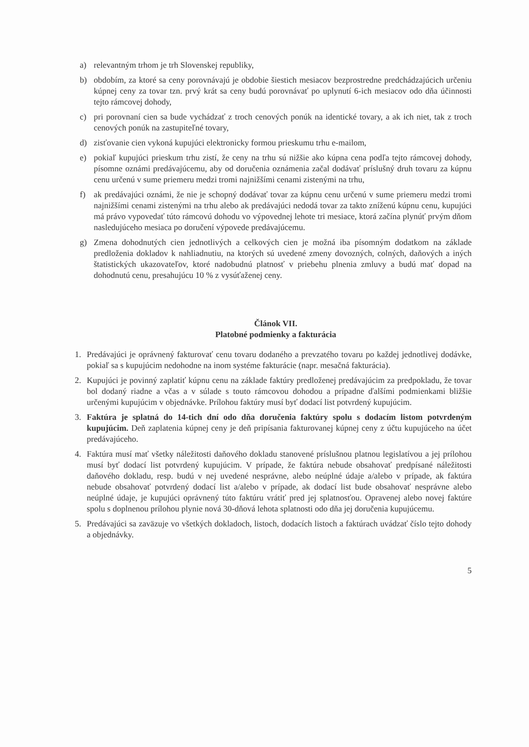a) relevantným trhom je trh Slovenskej republiky,
b) obdobím, za ktoré sa ceny porovnávajú je obdobie šiestich mesiacov bezprostredne predchádzajúcich určeniu kúpnej ceny za tovar tzn. prvý krát sa ceny budú porovnávať po uplynutí 6-ich mesiacov odo dňa účinnosti tejto rámcovej dohody,
c) pri porovnaní cien sa bude vychádzať z troch cenových ponúk na identické tovary, a ak ich niet, tak z troch cenových ponúk na zastupiteľné tovary,
d) zisťovanie cien vykoná kupujúci elektronicky formou prieskumu trhu e-mailom,
e) pokiaľ kupujúci prieskum trhu zistí, že ceny na trhu sú nižšie ako kúpna cena podľa tejto rámcovej dohody, písomne oznámi predávajúcemu, aby od doručenia oznámenia začal dodávať príslušný druh tovaru za kúpnu cenu určenú v sume priemeru medzi tromi najnižšími cenami zistenými na trhu,
f) ak predávajúci oznámi, že nie je schopný dodávať tovar za kúpnu cenu určenú v sume priemeru medzi tromi najnižšími cenami zistenými na trhu alebo ak predávajúci nedodá tovar za takto zníženú kúpnu cenu, kupujúci má právo vypovedať túto rámcovú dohodu vo výpovednej lehote tri mesiace, ktorá začína plynúť prvým dňom nasledujúceho mesiaca po doručení výpovede predávajúcemu.
g) Zmena dohodnutých cien jednotlivých a celkových cien je možná iba písomným dodatkom na základe predloženia dokladov k nahliadnutiu, na ktorých sú uvedené zmeny dovozných, colných, daňových a iných štatistických ukazovateľov, ktoré nadobudnú platnosť v priebehu plnenia zmluvy a budú mať dopad na dohodnutú cenu, presahujúcu 10 % z vysúťaženej ceny.
Článok VII.
Platobné podmienky a fakturácia
1. Predávajúci je oprávnený fakturovať cenu tovaru dodaného a prevzatého tovaru po každej jednotlivej dodávke, pokiaľ sa s kupujúcim nedohodne na inom systéme fakturácie (napr. mesačná fakturácia).
2. Kupujúci je povinný zaplatiť kúpnu cenu na základe faktúry predloženej predávajúcim za predpokladu, že tovar bol dodaný riadne a včas a v súlade s touto rámcovou dohodou a prípadne ďalšími podmienkami bližšie určenými kupujúcim v objednávke. Prílohou faktúry musí byť dodací list potvrdený kupujúcim.
3. Faktúra je splatná do 14-tich dní odo dňa doručenia faktúry spolu s dodacím listom potvrdeným kupujúcim. Deň zaplatenia kúpnej ceny je deň pripísania fakturovanej kúpnej ceny z účtu kupujúceho na účet predávajúceho.
4. Faktúra musí mať všetky náležitosti daňového dokladu stanovené príslušnou platnou legislatívou a jej prílohou musí byť dodací list potvrdený kupujúcim. V prípade, že faktúra nebude obsahovať predpísané náležitosti daňového dokladu, resp. budú v nej uvedené nesprávne, alebo neúplné údaje a/alebo v prípade, ak faktúra nebude obsahovať potvrdený dodací list a/alebo v prípade, ak dodací list bude obsahovať nesprávne alebo neúplné údaje, je kupujúci oprávnený túto faktúru vrátiť pred jej splatnosťou. Opravenej alebo novej faktúre spolu s doplnenou prílohou plynie nová 30-dňová lehota splatnosti odo dňa jej doručenia kupujúcemu.
5. Predávajúci sa zaväzuje vo všetkých dokladoch, listoch, dodacích listoch a faktúrach uvádzať číslo tejto dohody a objednávky.
5